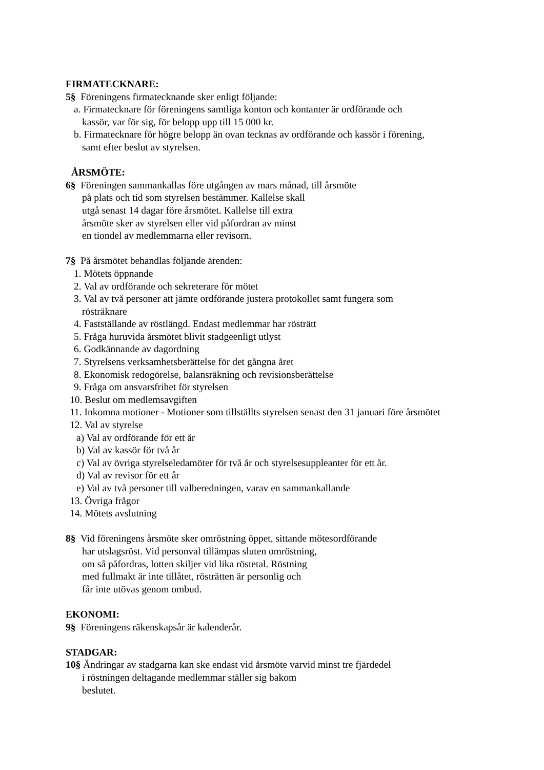FIRMATECKNARE:
5§ Föreningens firmatecknande sker enligt följande:
a. Firmatecknare för föreningens samtliga konton och kontanter är ordförande och
kassör, var för sig, för belopp upp till 15 000 kr.
b. Firmatecknare för högre belopp än ovan tecknas av ordförande och kassör i förening,
samt efter beslut av styrelsen.
ÅRSMÖTE:
6§ Föreningen sammankallas före utgången av mars månad, till årsmöte
på plats och tid som styrelsen bestämmer. Kallelse skall
utgå senast 14 dagar före årsmötet. Kallelse till extra
årsmöte sker av styrelsen eller vid påfordran av minst
en tiondel av medlemmarna eller revisorn.
7§ På årsmötet behandlas följande ärenden:
1. Mötets öppnande
2. Val av ordförande och sekreterare för mötet
3. Val av två personer att jämte ordförande justera protokollet samt fungera som
rösträknare
4. Fastställande av röstlängd. Endast medlemmar har rösträtt
5. Fråga huruvida årsmötet blivit stadgeenligt utlyst
6. Godkännande av dagordning
7. Styrelsens verksamhetsberättelse för det gångna året
8. Ekonomisk redogörelse, balansräkning och revisionsberättelse
9. Fråga om ansvarsfrihet för styrelsen
10. Beslut om medlemsavgiften
11. Inkomna motioner - Motioner som tillställts styrelsen senast den 31 januari före årsmötet
12. Val av styrelse
a) Val av ordförande för ett år
b) Val av kassör för två år
c) Val av övriga styrelseledamöter för två år och styrelsesuppleanter för ett år.
d) Val av revisor för ett år
e) Val av två personer till valberedningen, varav en sammankallande
13. Övriga frågor
14. Mötets avslutning
8§ Vid föreningens årsmöte sker omröstning öppet, sittande mötesordförande
har utslagsröst. Vid personval tillämpas sluten omröstning,
om så påfordras, lotten skiljer vid lika röstetal. Röstning
med fullmakt är inte tillåtet, rösträtten är personlig och
får inte utövas genom ombud.
EKONOMI:
9§ Föreningens räkenskapsår är kalenderår.
STADGAR:
10§ Ändringar av stadgarna kan ske endast vid årsmöte varvid minst tre fjärdedel
i röstningen deltagande medlemmar ställer sig bakom
beslutet.